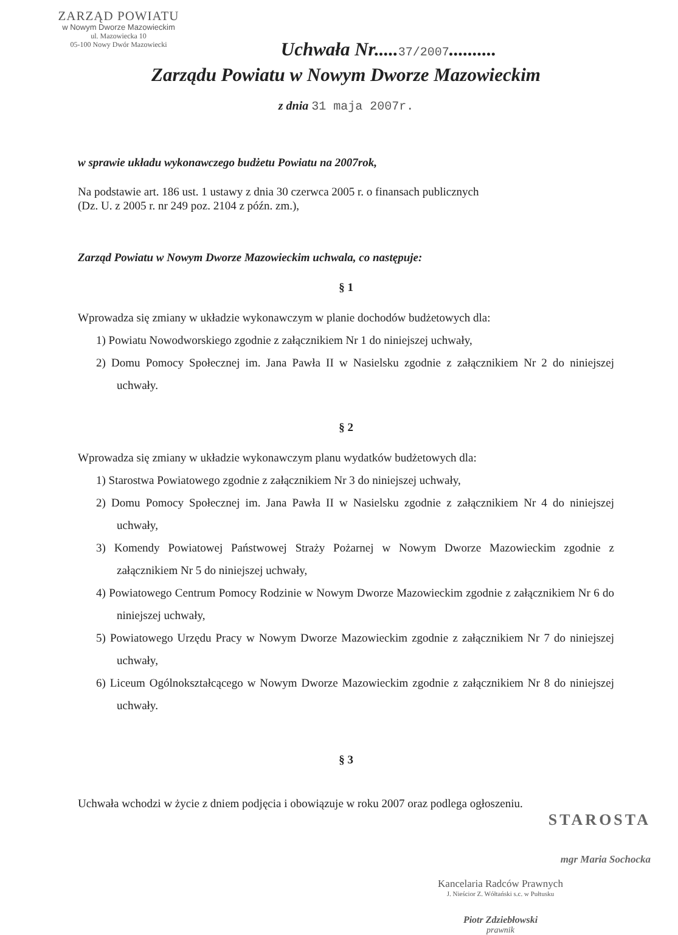ZARZĄD POWIATU
w Nowym Dworze Mazowieckim
ul. Mazowiecka 10
05-100 Nowy Dwór Mazowiecki
Uchwała Nr.....37/2007..........
Zarządu Powiatu w Nowym Dworze Mazowieckim
z dnia 31 maja 2007r.
w sprawie układu wykonawczego budżetu Powiatu na 2007rok,
Na podstawie art. 186 ust. 1 ustawy z dnia 30 czerwca 2005 r. o finansach publicznych
(Dz. U. z 2005 r. nr 249 poz. 2104 z późn. zm.),
Zarząd Powiatu w Nowym Dworze Mazowieckim uchwala, co następuje:
§ 1
Wprowadza się zmiany w układzie wykonawczym w planie dochodów budżetowych dla:
1) Powiatu Nowodworskiego zgodnie z załącznikiem Nr 1 do niniejszej uchwały,
2) Domu Pomocy Społecznej im. Jana Pawła II w Nasielsku zgodnie z załącznikiem Nr 2 do niniejszej uchwały.
§ 2
Wprowadza się zmiany w układzie wykonawczym planu wydatków budżetowych dla:
1) Starostwa Powiatowego zgodnie z załącznikiem Nr 3 do niniejszej uchwały,
2) Domu Pomocy Społecznej im. Jana Pawła II w Nasielsku zgodnie z załącznikiem Nr 4 do niniejszej uchwały,
3) Komendy Powiatowej Państwowej Straży Pożarnej w Nowym Dworze Mazowieckim zgodnie z załącznikiem Nr 5 do niniejszej uchwały,
4) Powiatowego Centrum Pomocy Rodzinie w Nowym Dworze Mazowieckim zgodnie z załącznikiem Nr 6 do niniejszej uchwały,
5) Powiatowego Urzędu Pracy w Nowym Dworze Mazowieckim zgodnie z załącznikiem Nr 7 do niniejszej uchwały,
6) Liceum Ogólnokształcącego w Nowym Dworze Mazowieckim zgodnie z załącznikiem Nr 8 do niniejszej uchwały.
§ 3
Uchwała wchodzi w życie z dniem podjęcia i obowiązuje w roku 2007 oraz podlega ogłoszeniu.
STAROSTA
mgr Maria Sochocka
Kancelaria Radców Prawnych
J. Nieścior Z. Wółtański s.c. w Pułtusku
Piotr Zdziebłowski
prawnik